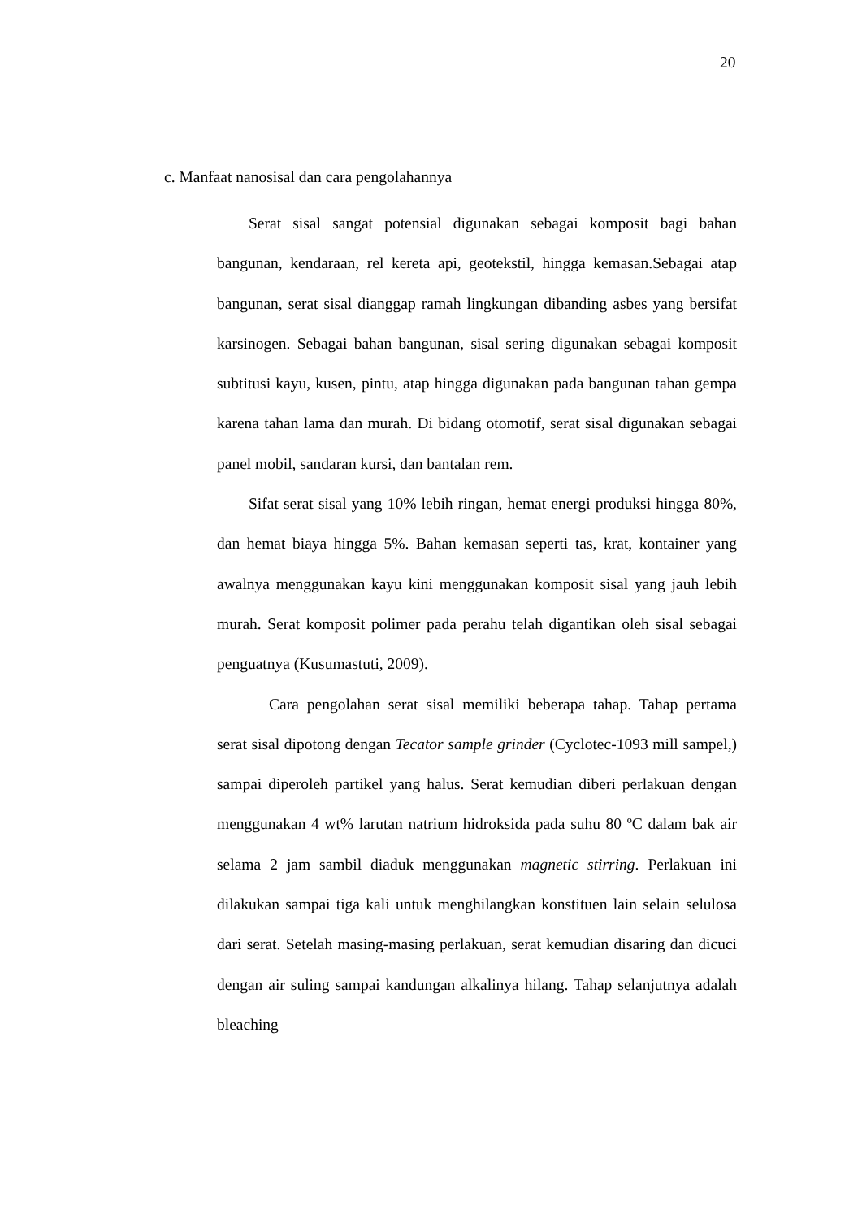20
c. Manfaat nanosisal dan cara pengolahannya
Serat sisal sangat potensial digunakan sebagai komposit bagi bahan bangunan, kendaraan, rel kereta api, geotekstil, hingga kemasan.Sebagai atap bangunan, serat sisal dianggap ramah lingkungan dibanding asbes yang bersifat karsinogen. Sebagai bahan bangunan, sisal sering digunakan sebagai komposit subtitusi kayu, kusen, pintu, atap hingga digunakan pada bangunan tahan gempa karena tahan lama dan murah. Di bidang otomotif, serat sisal digunakan sebagai panel mobil, sandaran kursi, dan bantalan rem.
Sifat serat sisal yang 10% lebih ringan, hemat energi produksi hingga 80%, dan hemat biaya hingga 5%. Bahan kemasan seperti tas, krat, kontainer yang awalnya menggunakan kayu kini menggunakan komposit sisal yang jauh lebih murah. Serat komposit polimer pada perahu telah digantikan oleh sisal sebagai penguatnya (Kusumastuti, 2009).
Cara pengolahan serat sisal memiliki beberapa tahap. Tahap pertama serat sisal dipotong dengan Tecator sample grinder (Cyclotec-1093 mill sampel,) sampai diperoleh partikel yang halus. Serat kemudian diberi perlakuan dengan menggunakan 4 wt% larutan natrium hidroksida pada suhu 80 ºC dalam bak air selama 2 jam sambil diaduk menggunakan magnetic stirring. Perlakuan ini dilakukan sampai tiga kali untuk menghilangkan konstituen lain selain selulosa dari serat. Setelah masing-masing perlakuan, serat kemudian disaring dan dicuci dengan air suling sampai kandungan alkalinya hilang. Tahap selanjutnya adalah bleaching